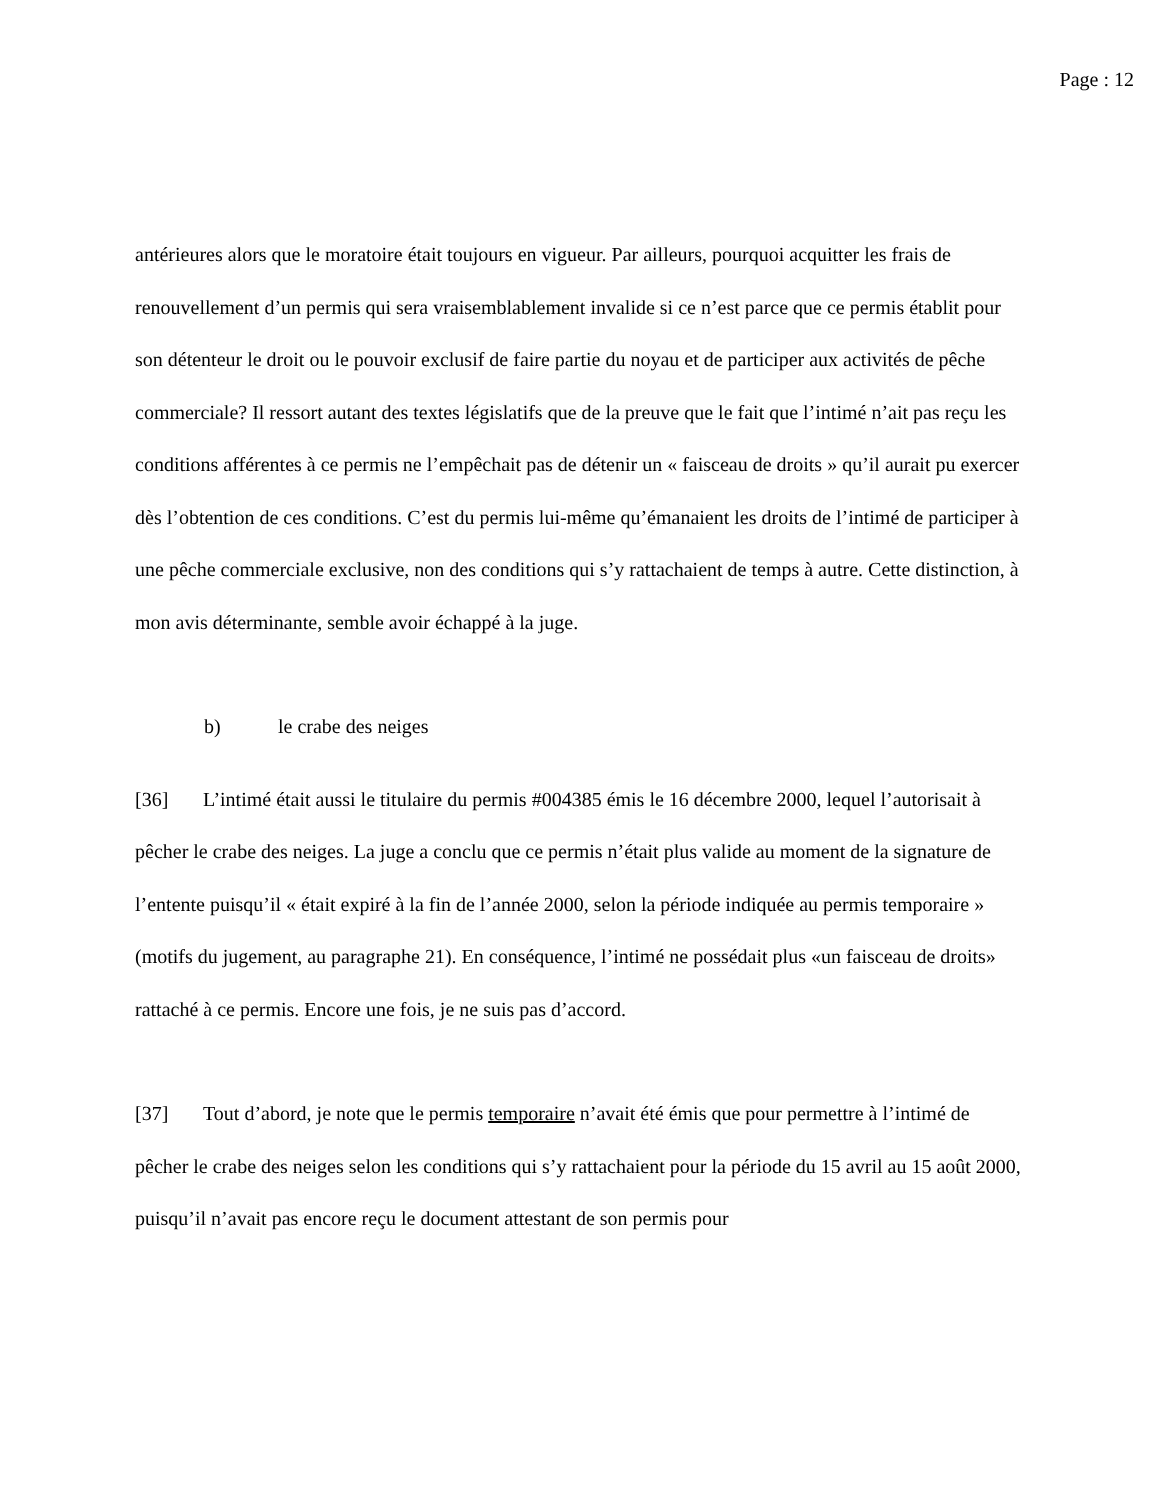Page : 12
antérieures alors que le moratoire était toujours en vigueur. Par ailleurs, pourquoi acquitter les frais de renouvellement d’un permis qui sera vraisemblablement invalide si ce n’est parce que ce permis établit pour son détenteur le droit ou le pouvoir exclusif de faire partie du noyau et de participer aux activités de pêche commerciale? Il ressort autant des textes législatifs que de la preuve que le fait que l’intimé n’ait pas reçu les conditions afférentes à ce permis ne l’empêchait pas de détenir un « faisceau de droits » qu’il aurait pu exercer dès l’obtention de ces conditions. C’est du permis lui-même qu’émanaient les droits de l’intimé de participer à une pêche commerciale exclusive, non des conditions qui s’y rattachaient de temps à autre. Cette distinction, à mon avis déterminante, semble avoir échappé à la juge.
b) le crabe des neiges
[36] L’intimé était aussi le titulaire du permis #004385 émis le 16 décembre 2000, lequel l’autorisait à pêcher le crabe des neiges. La juge a conclu que ce permis n’était plus valide au moment de la signature de l’entente puisqu’il « était expiré à la fin de l’année 2000, selon la période indiquée au permis temporaire » (motifs du jugement, au paragraphe 21). En conséquence, l’intimé ne possédait plus «un faisceau de droits» rattaché à ce permis. Encore une fois, je ne suis pas d’accord.
[37] Tout d’abord, je note que le permis temporaire n’avait été émis que pour permettre à l’intimé de pêcher le crabe des neiges selon les conditions qui s’y rattachaient pour la période du 15 avril au 15 août 2000, puisqu’il n’avait pas encore reçu le document attestant de son permis pour